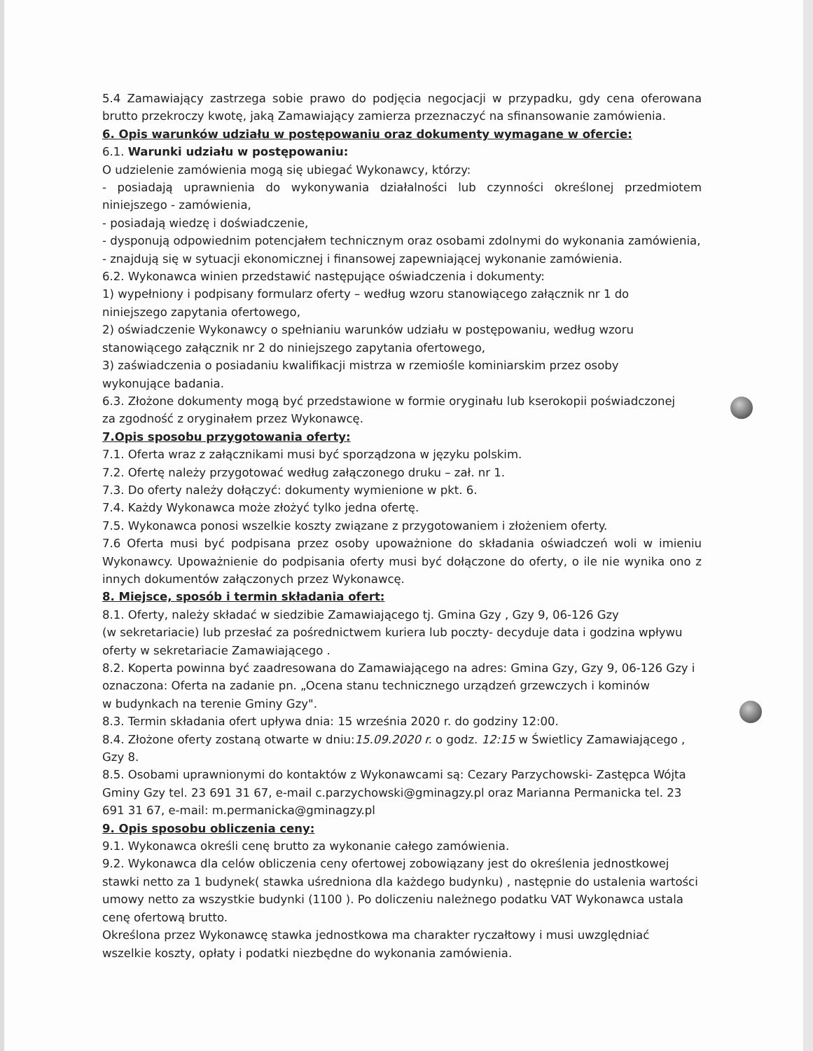5.4 Zamawiający zastrzega sobie prawo do podjęcia negocjacji w przypadku, gdy cena oferowana brutto przekroczy kwotę, jaką Zamawiający zamierza przeznaczyć na sfinansowanie zamówienia.
6. Opis warunków udziału w postępowaniu oraz dokumenty wymagane w ofercie:
6.1. Warunki udziału w postępowaniu:
O udzielenie zamówienia mogą się ubiegać Wykonawcy, którzy:
- posiadają uprawnienia do wykonywania działalności lub czynności określonej przedmiotem niniejszego - zamówienia,
- posiadają wiedzę i doświadczenie,
- dysponują odpowiednim potencjałem technicznym oraz osobami zdolnymi do wykonania zamówienia,
- znajdują się w sytuacji ekonomicznej i finansowej zapewniającej wykonanie zamówienia.
6.2. Wykonawca winien przedstawić następujące oświadczenia i dokumenty:
1) wypełniony i podpisany formularz oferty – według wzoru stanowiącego załącznik nr 1 do
niniejszego zapytania ofertowego,
2) oświadczenie Wykonawcy o spełnianiu warunków udziału w postępowaniu, według wzoru
stanowiącego załącznik nr 2 do niniejszego zapytania ofertowego,
3) zaświadczenia o posiadaniu kwalifikacji mistrza w rzemiośle kominiarskim przez osoby
wykonujące badania.
6.3. Złożone dokumenty mogą być przedstawione w formie oryginału lub kserokopii poświadczonej
za zgodność z oryginałem przez Wykonawcę.
7.Opis sposobu przygotowania oferty:
7.1. Oferta wraz z załącznikami musi być sporządzona w języku polskim.
7.2. Ofertę należy przygotować według załączonego druku – zał. nr 1.
7.3. Do oferty należy dołączyć: dokumenty wymienione w pkt. 6.
7.4. Każdy Wykonawca może złożyć tylko jedna ofertę.
7.5. Wykonawca ponosi wszelkie koszty związane z przygotowaniem i złożeniem oferty.
7.6 Oferta musi być podpisana przez osoby upoważnione do składania oświadczeń woli w imieniu Wykonawcy. Upoważnienie do podpisania oferty musi być dołączone do oferty, o ile nie wynika ono z innych dokumentów załączonych przez Wykonawcę.
8. Miejsce, sposób i termin składania ofert:
8.1. Oferty, należy składać w siedzibie Zamawiającego tj. Gmina Gzy , Gzy 9, 06-126 Gzy
(w sekretariacie) lub przesłać za pośrednictwem kuriera lub poczty- decyduje data i godzina wpływu oferty w sekretariacie Zamawiającego .
8.2. Koperta powinna być zaadresowana do Zamawiającego na adres: Gmina Gzy, Gzy 9, 06-126 Gzy i oznaczona: Oferta na zadanie pn. „Ocena stanu technicznego urządzeń grzewczych i kominów
w budynkach na terenie Gminy Gzy".
8.3. Termin składania ofert upływa dnia: 15 września 2020 r. do godziny 12:00.
8.4. Złożone oferty zostaną otwarte w dniu:15.09.2020 r. o godz. 12:15 w Świetlicy Zamawiającego ,
Gzy 8.
8.5. Osobami uprawnionymi do kontaktów z Wykonawcami są: Cezary Parzychowski- Zastępca Wójta Gminy Gzy tel. 23 691 31 67, e-mail c.parzychowski@gminagzy.pl oraz Marianna Permanicka tel. 23 691 31 67, e-mail: m.permanicka@gminagzy.pl
9. Opis sposobu obliczenia ceny:
9.1. Wykonawca określi cenę brutto za wykonanie całego zamówienia.
9.2. Wykonawca dla celów obliczenia ceny ofertowej zobowiązany jest do określenia jednostkowej stawki netto za 1 budynek( stawka uśredniona dla każdego budynku) , następnie do ustalenia wartości umowy netto za wszystkie budynki (1100 ). Po doliczeniu należnego podatku VAT Wykonawca ustala cenę ofertową brutto.
Określona przez Wykonawcę stawka jednostkowa ma charakter ryczałtowy i musi uwzględniać wszelkie koszty, opłaty i podatki niezbędne do wykonania zamówienia.